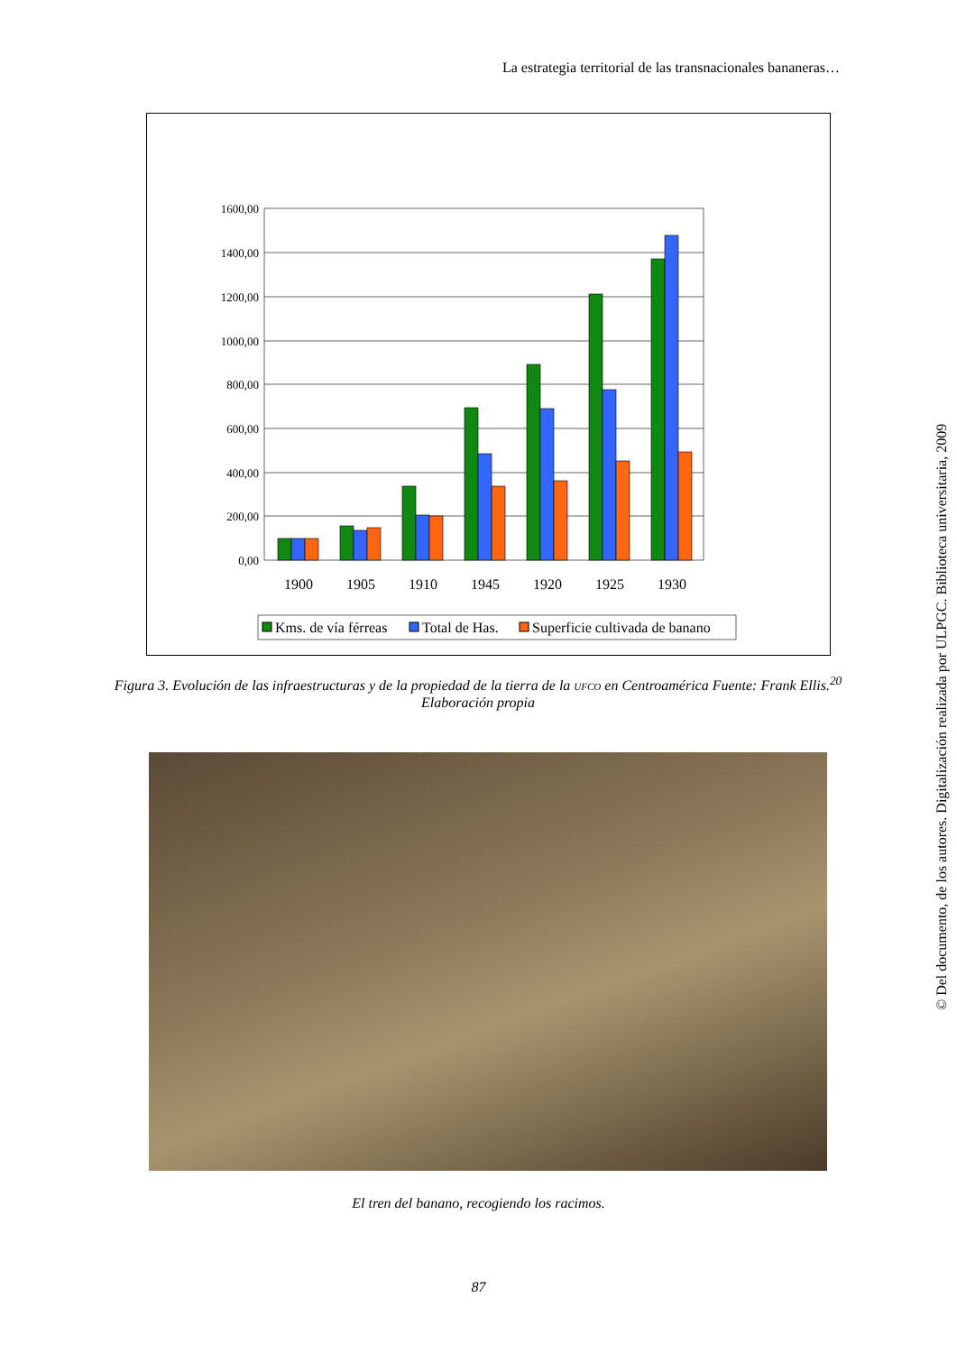La estrategia territorial de las transnacionales bananeras…
1600,00
1400,00
1200,00
1000,00
800,00
600,00
400,00
200,00
0,00
1900
1905
1910
1945
1920
1925
1930
Kms. de vía férreas
Total de Has.
Superficie cultivada de banano
Figura 3. Evolución de las infraestructuras y de la propiedad de la tierra de la UFCO en Centroamérica Fuente: Frank Ellis.<sup>20</sup> Elaboración propia
El tren del banano, recogiendo los racimos.
87
© Del documento, de los autores. Digitalización realizada por ULPGC. Biblioteca universitaria, 2009